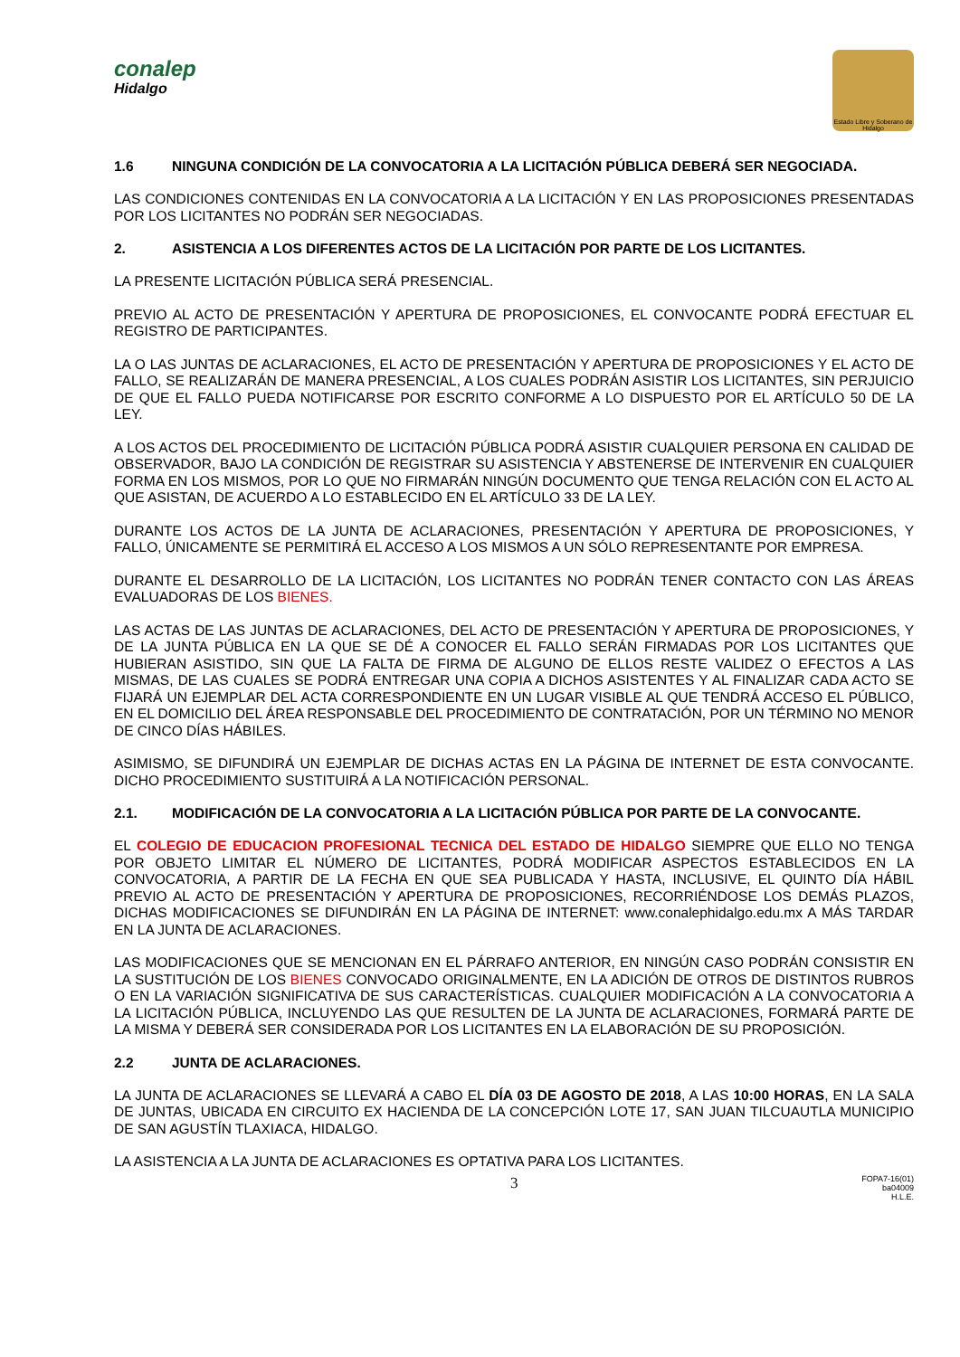conalep
Hidalgo
Estado Libre y Soberano de Hidalgo
1.6 NINGUNA CONDICIÓN DE LA CONVOCATORIA A LA LICITACIÓN PÚBLICA DEBERÁ SER NEGOCIADA.
LAS CONDICIONES CONTENIDAS EN LA CONVOCATORIA A LA LICITACIÓN Y EN LAS PROPOSICIONES PRESENTADAS POR LOS LICITANTES NO PODRÁN SER NEGOCIADAS.
2. ASISTENCIA A LOS DIFERENTES ACTOS DE LA LICITACIÓN POR PARTE DE LOS LICITANTES.
LA PRESENTE LICITACIÓN PÚBLICA SERÁ PRESENCIAL.
PREVIO AL ACTO DE PRESENTACIÓN Y APERTURA DE PROPOSICIONES, EL CONVOCANTE PODRÁ EFECTUAR EL REGISTRO DE PARTICIPANTES.
LA O LAS JUNTAS DE ACLARACIONES, EL ACTO DE PRESENTACIÓN Y APERTURA DE PROPOSICIONES Y EL ACTO DE FALLO, SE REALIZARÁN DE MANERA PRESENCIAL, A LOS CUALES PODRÁN ASISTIR LOS LICITANTES, SIN PERJUICIO DE QUE EL FALLO PUEDA NOTIFICARSE POR ESCRITO CONFORME A LO DISPUESTO POR EL ARTÍCULO 50 DE LA LEY.
A LOS ACTOS DEL PROCEDIMIENTO DE LICITACIÓN PÚBLICA PODRÁ ASISTIR CUALQUIER PERSONA EN CALIDAD DE OBSERVADOR, BAJO LA CONDICIÓN DE REGISTRAR SU ASISTENCIA Y ABSTENERSE DE INTERVENIR EN CUALQUIER FORMA EN LOS MISMOS, POR LO QUE NO FIRMARÁN NINGÚN DOCUMENTO QUE TENGA RELACIÓN CON EL ACTO AL QUE ASISTAN, DE ACUERDO A LO ESTABLECIDO EN EL ARTÍCULO 33 DE LA LEY.
DURANTE LOS ACTOS DE LA JUNTA DE ACLARACIONES, PRESENTACIÓN Y APERTURA DE PROPOSICIONES, Y FALLO, ÚNICAMENTE SE PERMITIRÁ EL ACCESO A LOS MISMOS A UN SÓLO REPRESENTANTE POR EMPRESA.
DURANTE EL DESARROLLO DE LA LICITACIÓN, LOS LICITANTES NO PODRÁN TENER CONTACTO CON LAS ÁREAS EVALUADORAS DE LOS BIENES.
LAS ACTAS DE LAS JUNTAS DE ACLARACIONES, DEL ACTO DE PRESENTACIÓN Y APERTURA DE PROPOSICIONES, Y DE LA JUNTA PÚBLICA EN LA QUE SE DÉ A CONOCER EL FALLO SERÁN FIRMADAS POR LOS LICITANTES QUE HUBIERAN ASISTIDO, SIN QUE LA FALTA DE FIRMA DE ALGUNO DE ELLOS RESTE VALIDEZ O EFECTOS A LAS MISMAS, DE LAS CUALES SE PODRÁ ENTREGAR UNA COPIA A DICHOS ASISTENTES Y AL FINALIZAR CADA ACTO SE FIJARÁ UN EJEMPLAR DEL ACTA CORRESPONDIENTE EN UN LUGAR VISIBLE AL QUE TENDRÁ ACCESO EL PÚBLICO, EN EL DOMICILIO DEL ÁREA RESPONSABLE DEL PROCEDIMIENTO DE CONTRATACIÓN, POR UN TÉRMINO NO MENOR DE CINCO DÍAS HÁBILES.
ASIMISMO, SE DIFUNDIRÁ UN EJEMPLAR DE DICHAS ACTAS EN LA PÁGINA DE INTERNET DE ESTA CONVOCANTE. DICHO PROCEDIMIENTO SUSTITUIRÁ A LA NOTIFICACIÓN PERSONAL.
2.1. MODIFICACIÓN DE LA CONVOCATORIA A LA LICITACIÓN PÚBLICA POR PARTE DE LA CONVOCANTE.
EL COLEGIO DE EDUCACION PROFESIONAL TECNICA DEL ESTADO DE HIDALGO SIEMPRE QUE ELLO NO TENGA POR OBJETO LIMITAR EL NÚMERO DE LICITANTES, PODRÁ MODIFICAR ASPECTOS ESTABLECIDOS EN LA CONVOCATORIA, A PARTIR DE LA FECHA EN QUE SEA PUBLICADA Y HASTA, INCLUSIVE, EL QUINTO DÍA HÁBIL PREVIO AL ACTO DE PRESENTACIÓN Y APERTURA DE PROPOSICIONES, RECORRIÉNDOSE LOS DEMÁS PLAZOS, DICHAS MODIFICACIONES SE DIFUNDIRÁN EN LA PÁGINA DE INTERNET: www.conalephidalgo.edu.mx A MÁS TARDAR EN LA JUNTA DE ACLARACIONES.
LAS MODIFICACIONES QUE SE MENCIONAN EN EL PÁRRAFO ANTERIOR, EN NINGÚN CASO PODRÁN CONSISTIR EN LA SUSTITUCIÓN DE LOS BIENES CONVOCADO ORIGINALMENTE, EN LA ADICIÓN DE OTROS DE DISTINTOS RUBROS O EN LA VARIACIÓN SIGNIFICATIVA DE SUS CARACTERÍSTICAS. CUALQUIER MODIFICACIÓN A LA CONVOCATORIA A LA LICITACIÓN PÚBLICA, INCLUYENDO LAS QUE RESULTEN DE LA JUNTA DE ACLARACIONES, FORMARÁ PARTE DE LA MISMA Y DEBERÁ SER CONSIDERADA POR LOS LICITANTES EN LA ELABORACIÓN DE SU PROPOSICIÓN.
2.2 JUNTA DE ACLARACIONES.
LA JUNTA DE ACLARACIONES SE LLEVARÁ A CABO EL DÍA 03 DE AGOSTO DE 2018, A LAS 10:00 HORAS, EN LA SALA DE JUNTAS, UBICADA EN CIRCUITO EX HACIENDA DE LA CONCEPCIÓN LOTE 17, SAN JUAN TILCUAUTLA MUNICIPIO DE SAN AGUSTÍN TLAXIACA, HIDALGO.
LA ASISTENCIA A LA JUNTA DE ACLARACIONES ES OPTATIVA PARA LOS LICITANTES.
3
FOPA7-16(01)
ba04009
H.L.E.